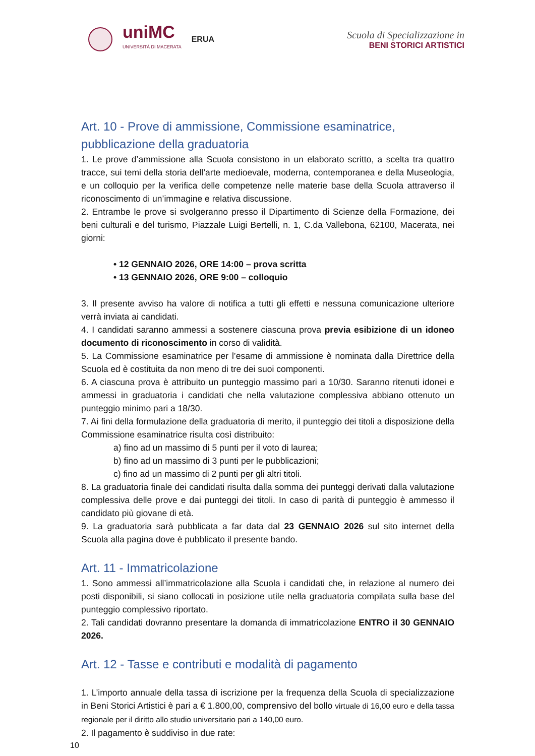uniMC
UNIVERSITÀ DI MACERATA
ERUA
Scuola di Specializzazione in
BENI STORICI ARTISTICI
Art. 10 - Prove di ammissione, Commissione esaminatrice, pubblicazione della graduatoria
1. Le prove d’ammissione alla Scuola consistono in un elaborato scritto, a scelta tra quattro tracce, sui temi della storia dell’arte medioevale, moderna, contemporanea e della Museologia, e un colloquio per la verifica delle competenze nelle materie base della Scuola attraverso il riconoscimento di un’immagine e relativa discussione.
2. Entrambe le prove si svolgeranno presso il Dipartimento di Scienze della Formazione, dei beni culturali e del turismo, Piazzale Luigi Bertelli, n. 1, C.da Vallebona, 62100, Macerata, nei giorni:
• 12 GENNAIO 2026, ORE 14:00 – prova scritta
• 13 GENNAIO 2026, ORE 9:00 – colloquio
3. Il presente avviso ha valore di notifica a tutti gli effetti e nessuna comunicazione ulteriore verrà inviata ai candidati.
4. I candidati saranno ammessi a sostenere ciascuna prova previa esibizione di un idoneo documento di riconoscimento in corso di validità.
5. La Commissione esaminatrice per l’esame di ammissione è nominata dalla Direttrice della Scuola ed è costituita da non meno di tre dei suoi componenti.
6. A ciascuna prova è attribuito un punteggio massimo pari a 10/30. Saranno ritenuti idonei e ammessi in graduatoria i candidati che nella valutazione complessiva abbiano ottenuto un punteggio minimo pari a 18/30.
7. Ai fini della formulazione della graduatoria di merito, il punteggio dei titoli a disposizione della Commissione esaminatrice risulta così distribuito:
a) fino ad un massimo di 5 punti per il voto di laurea;
b) fino ad un massimo di 3 punti per le pubblicazioni;
c) fino ad un massimo di 2 punti per gli altri titoli.
8. La graduatoria finale dei candidati risulta dalla somma dei punteggi derivati dalla valutazione complessiva delle prove e dai punteggi dei titoli. In caso di parità di punteggio è ammesso il candidato più giovane di età.
9. La graduatoria sarà pubblicata a far data dal 23 GENNAIO 2026 sul sito internet della Scuola alla pagina dove è pubblicato il presente bando.
Art. 11 - Immatricolazione
1. Sono ammessi all’immatricolazione alla Scuola i candidati che, in relazione al numero dei posti disponibili, si siano collocati in posizione utile nella graduatoria compilata sulla base del punteggio complessivo riportato.
2. Tali candidati dovranno presentare la domanda di immatricolazione ENTRO il 30 GENNAIO 2026.
Art. 12 - Tasse e contributi e modalità di pagamento
1. L’importo annuale della tassa di iscrizione per la frequenza della Scuola di specializzazione in Beni Storici Artistici è pari a € 1.800,00, comprensivo del bollo virtuale di 16,00 euro e della tassa regionale per il diritto allo studio universitario pari a 140,00 euro.
2. Il pagamento è suddiviso in due rate:
10